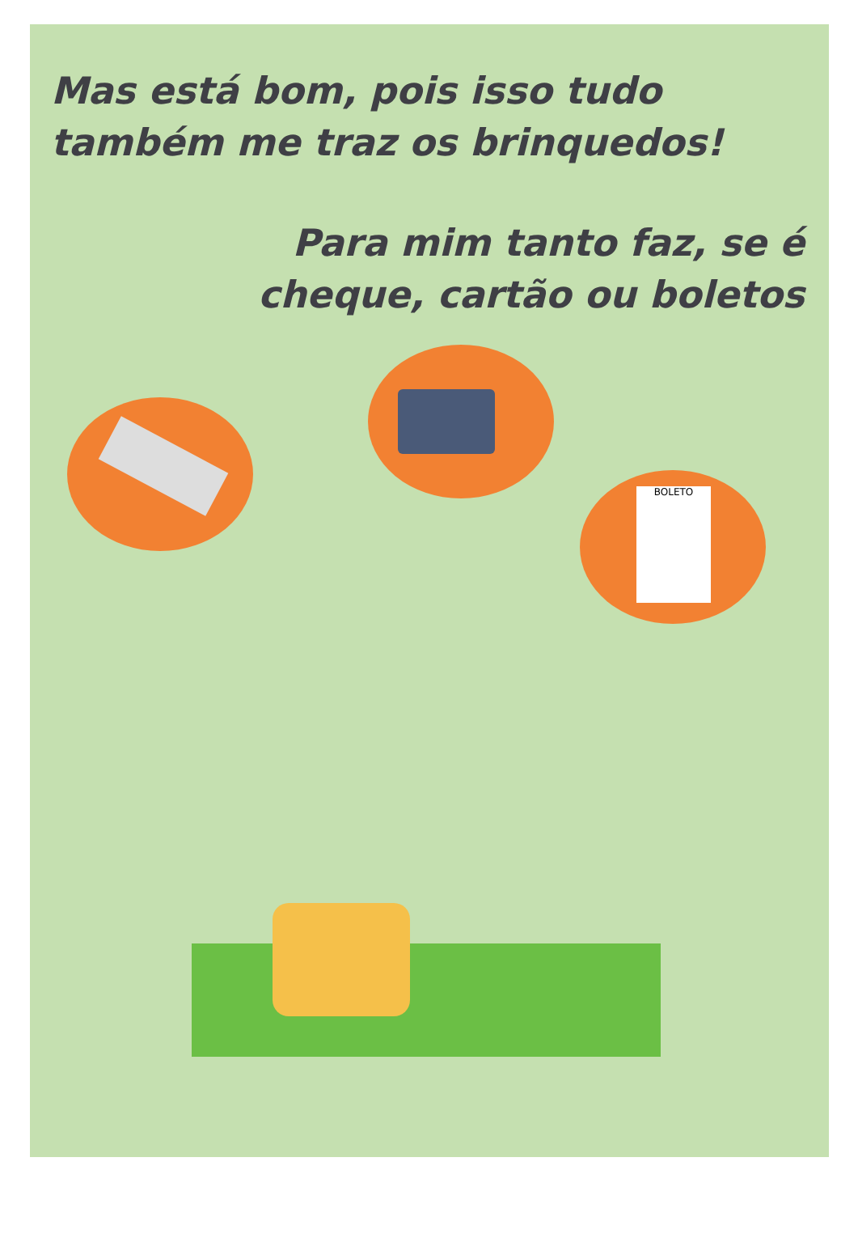Mas está bom, pois isso tudo
também me traz os brinquedos!
Para mim tanto faz, se é
cheque, cartão ou boletos
BOLETO